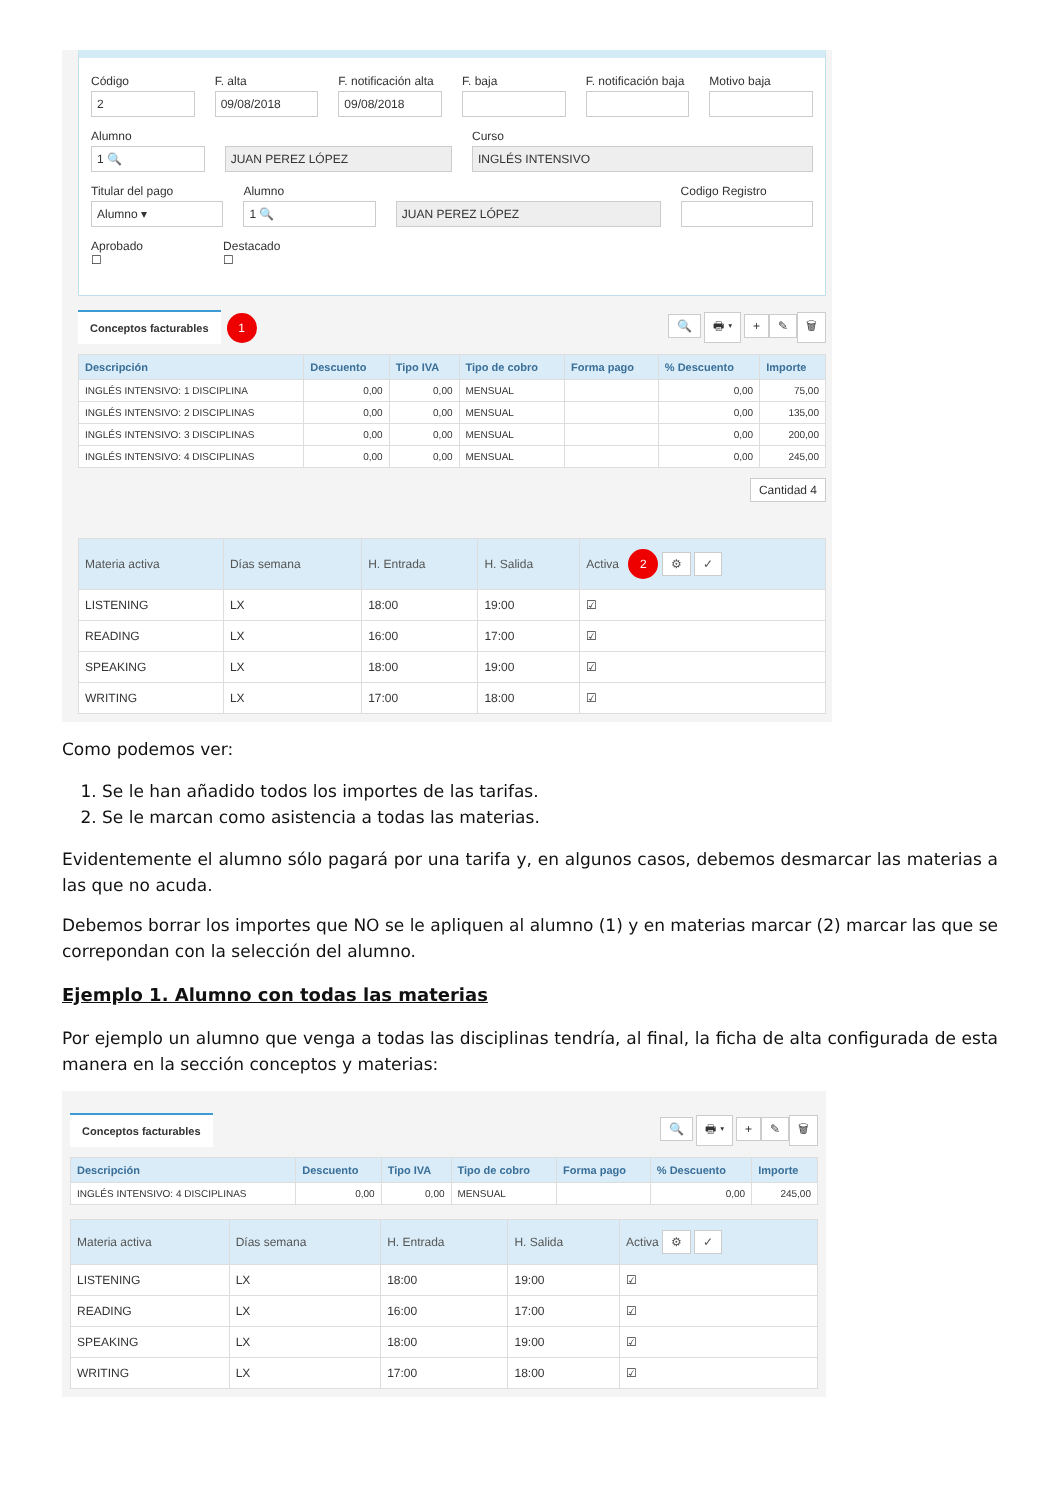Código
2
F. alta
09/08/2018
F. notificación alta
09/08/2018
F. baja F. notificación baja Motivo baja
Alumno
1 🔍
JUAN PEREZ LÓPEZ
Curso
INGLÉS INTENSIVO
Titular del pago
Alumno ▾
Alumno
1 🔍
JUAN PEREZ LÓPEZ
Codigo Registro
Aprobado
☐
Destacado
☐
Conceptos facturables 1
🔍 🖶 ▾ + ✎ 🗑
| Descripción | Descuento | Tipo IVA | Tipo de cobro | Forma pago | % Descuento | Importe |
| --- | --- | --- | --- | --- | --- | --- |
| INGLÉS INTENSIVO: 1 DISCIPLINA | 0,00 | 0,00 | MENSUAL | | 0,00 | 75,00 |
| INGLÉS INTENSIVO: 2 DISCIPLINAS | 0,00 | 0,00 | MENSUAL | | 0,00 | 135,00 |
| INGLÉS INTENSIVO: 3 DISCIPLINAS | 0,00 | 0,00 | MENSUAL | | 0,00 | 200,00 |
| INGLÉS INTENSIVO: 4 DISCIPLINAS | 0,00 | 0,00 | MENSUAL | | 0,00 | 245,00 |
Cantidad 4
| Materia activa | Días semana | H. Entrada | H. Salida | Activa 2 ⚙ ✓ |
| --- | --- | --- | --- | --- |
| LISTENING | LX | 18:00 | 19:00 | ☑ |
| READING | LX | 16:00 | 17:00 | ☑ |
| SPEAKING | LX | 18:00 | 19:00 | ☑ |
| WRITING | LX | 17:00 | 18:00 | ☑ |
Como podemos ver:
1. Se le han añadido todos los importes de las tarifas.
2. Se le marcan como asistencia a todas las materias.
Evidentemente el alumno sólo pagará por una tarifa y, en algunos casos, debemos desmarcar las materias a las que no acuda.
Debemos borrar los importes que NO se le apliquen al alumno (1) y en materias marcar (2) marcar las que se correpondan con la selección del alumno.
Ejemplo 1. Alumno con todas las materias
Por ejemplo un alumno que venga a todas las disciplinas tendría, al final, la ficha de alta configurada de esta manera en la sección conceptos y materias:
Conceptos facturables
🔍 🖶 ▾ + ✎ 🗑
| Descripción | Descuento | Tipo IVA | Tipo de cobro | Forma pago | % Descuento | Importe |
| --- | --- | --- | --- | --- | --- | --- |
| INGLÉS INTENSIVO: 4 DISCIPLINAS | 0,00 | 0,00 | MENSUAL | | 0,00 | 245,00 |
| Materia activa | Días semana | H. Entrada | H. Salida | Activa ⚙ ✓ |
| --- | --- | --- | --- | --- |
| LISTENING | LX | 18:00 | 19:00 | ☑ |
| READING | LX | 16:00 | 17:00 | ☑ |
| SPEAKING | LX | 18:00 | 19:00 | ☑ |
| WRITING | LX | 17:00 | 18:00 | ☑ |